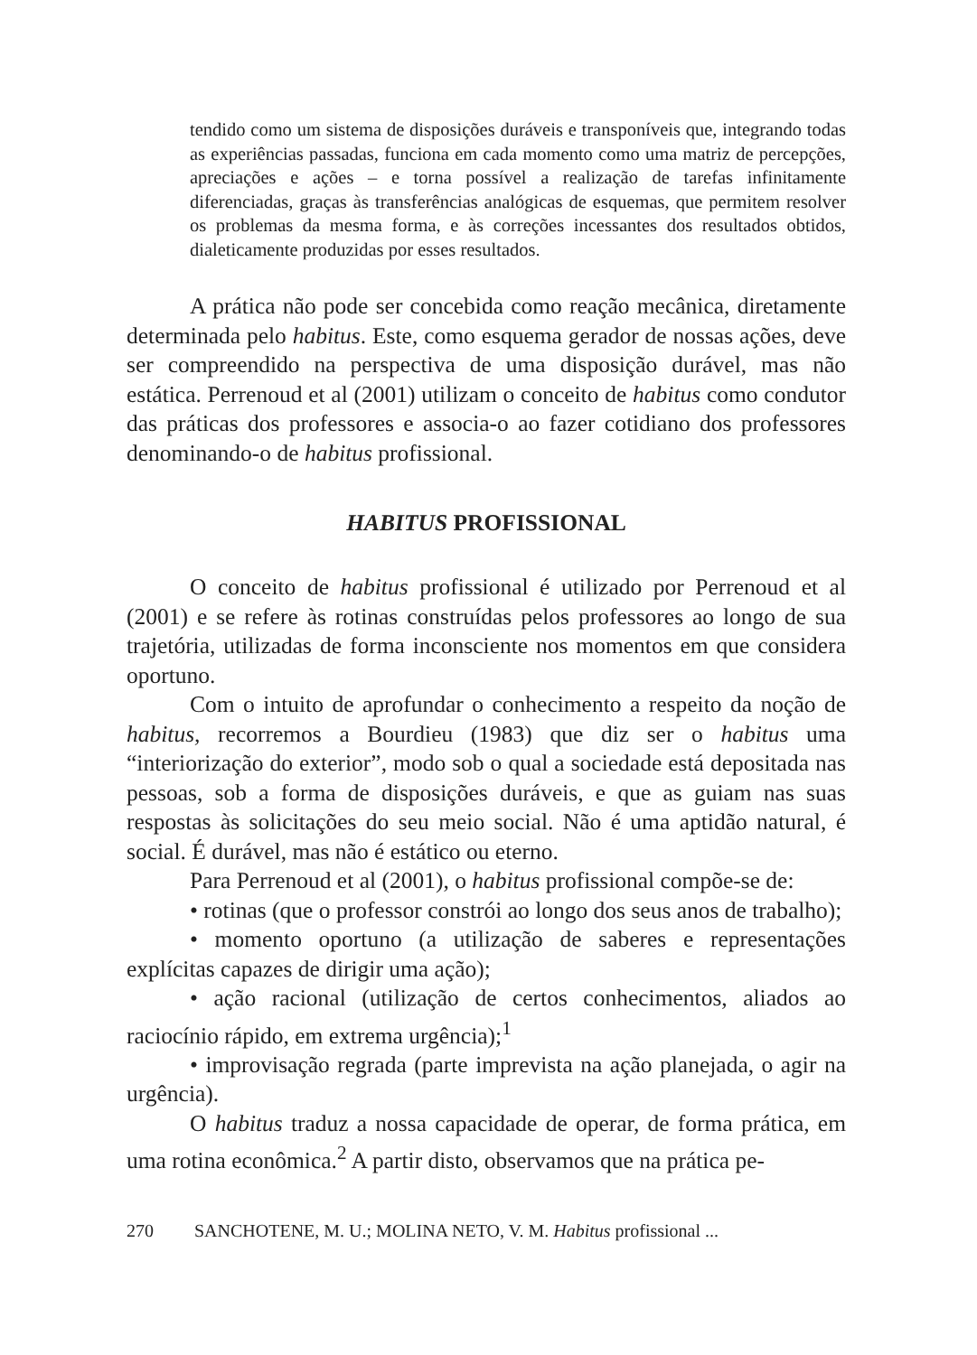tendido como um sistema de disposições duráveis e transponíveis que, integrando todas as experiências passadas, funciona em cada momento como uma matriz de percepções, apreciações e ações – e torna possível a realização de tarefas infinitamente diferenciadas, graças às transferências analógicas de esquemas, que permitem resolver os problemas da mesma forma, e às correções incessantes dos resultados obtidos, dialeticamente produzidas por esses resultados.
A prática não pode ser concebida como reação mecânica, diretamente determinada pelo habitus. Este, como esquema gerador de nossas ações, deve ser compreendido na perspectiva de uma disposição durável, mas não estática. Perrenoud et al (2001) utilizam o conceito de habitus como condutor das práticas dos professores e associa-o ao fazer cotidiano dos professores denominando-o de habitus profissional.
HABITUS PROFISSIONAL
O conceito de habitus profissional é utilizado por Perrenoud et al (2001) e se refere às rotinas construídas pelos professores ao longo de sua trajetória, utilizadas de forma inconsciente nos momentos em que considera oportuno.
Com o intuito de aprofundar o conhecimento a respeito da noção de habitus, recorremos a Bourdieu (1983) que diz ser o habitus uma “interiorização do exterior”, modo sob o qual a sociedade está depositada nas pessoas, sob a forma de disposições duráveis, e que as guiam nas suas respostas às solicitações do seu meio social. Não é uma aptidão natural, é social. É durável, mas não é estático ou eterno.
Para Perrenoud et al (2001), o habitus profissional compõe-se de:
• rotinas (que o professor constrói ao longo dos seus anos de trabalho);
• momento oportuno (a utilização de saberes e representações explícitas capazes de dirigir uma ação);
• ação racional (utilização de certos conhecimentos, aliados ao raciocínio rápido, em extrema urgência);<sup>1</sup>
• improvisação regrada (parte imprevista na ação planejada, o agir na urgência).
O habitus traduz a nossa capacidade de operar, de forma prática, em uma rotina econômica.<sup>2</sup> A partir disto, observamos que na prática pe-
270 SANCHOTENE, M. U.; MOLINA NETO, V. M. Habitus profissional ...